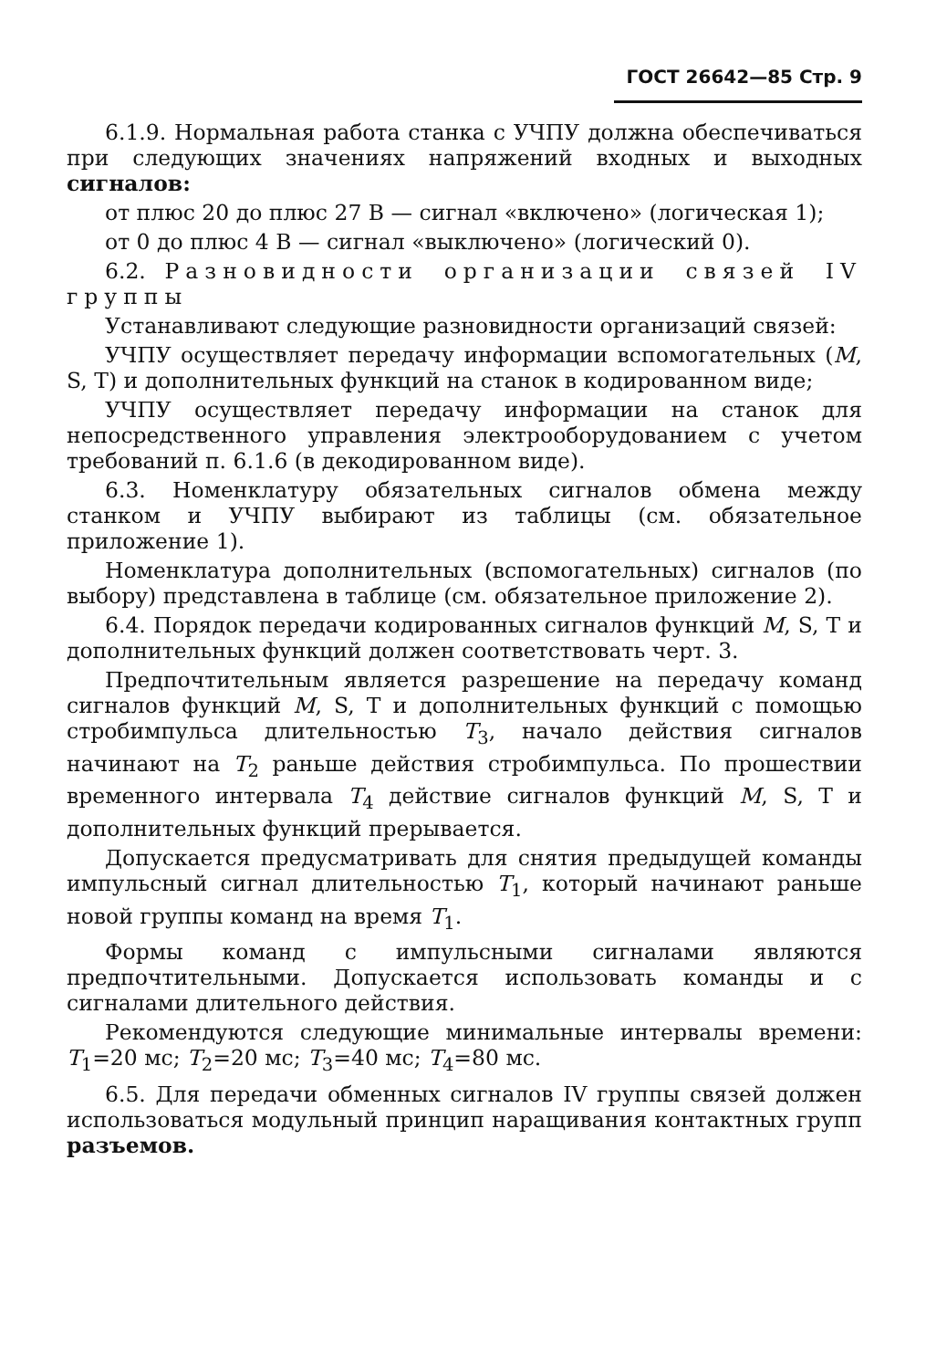ГОСТ 26642—85 Стр. 9
6.1.9. Нормальная работа станка с УЧПУ должна обеспечиваться при следующих значениях напряжений входных и выходных сигналов:
от плюс 20 до плюс 27 В — сигнал «включено» (логическая 1);
от 0 до плюс 4 В — сигнал «выключено» (логический 0).
6.2. Разновидности организации связей IV группы
Устанавливают следующие разновидности организаций связей:
УЧПУ осуществляет передачу информации вспомогательных (M, S, T) и дополнительных функций на станок в кодированном виде;
УЧПУ осуществляет передачу информации на станок для непосредственного управления электрооборудованием с учетом требований п. 6.1.6 (в декодированном виде).
6.3. Номенклатуру обязательных сигналов обмена между станком и УЧПУ выбирают из таблицы (см. обязательное приложение 1).
Номенклатура дополнительных (вспомогательных) сигналов (по выбору) представлена в таблице (см. обязательное приложение 2).
6.4. Порядок передачи кодированных сигналов функций M, S, T и дополнительных функций должен соответствовать черт. 3.
Предпочтительным является разрешение на передачу команд сигналов функций M, S, T и дополнительных функций с помощью стробимпульса длительностью T<sub>3</sub>, начало действия сигналов начинают на T<sub>2</sub> раньше действия стробимпульса. По прошествии временного интервала T<sub>4</sub> действие сигналов функций M, S, T и дополнительных функций прерывается.
Допускается предусматривать для снятия предыдущей команды импульсный сигнал длительностью T<sub>1</sub>, который начинают раньше новой группы команд на время T<sub>1</sub>.
Формы команд с импульсными сигналами являются предпочтительными. Допускается использовать команды и с сигналами длительного действия.
Рекомендуются следующие минимальные интервалы времени: T<sub>1</sub>=20 мс; T<sub>2</sub>=20 мс; T<sub>3</sub>=40 мс; T<sub>4</sub>=80 мс.
6.5. Для передачи обменных сигналов IV группы связей должен использоваться модульный принцип наращивания контактных групп разъемов.